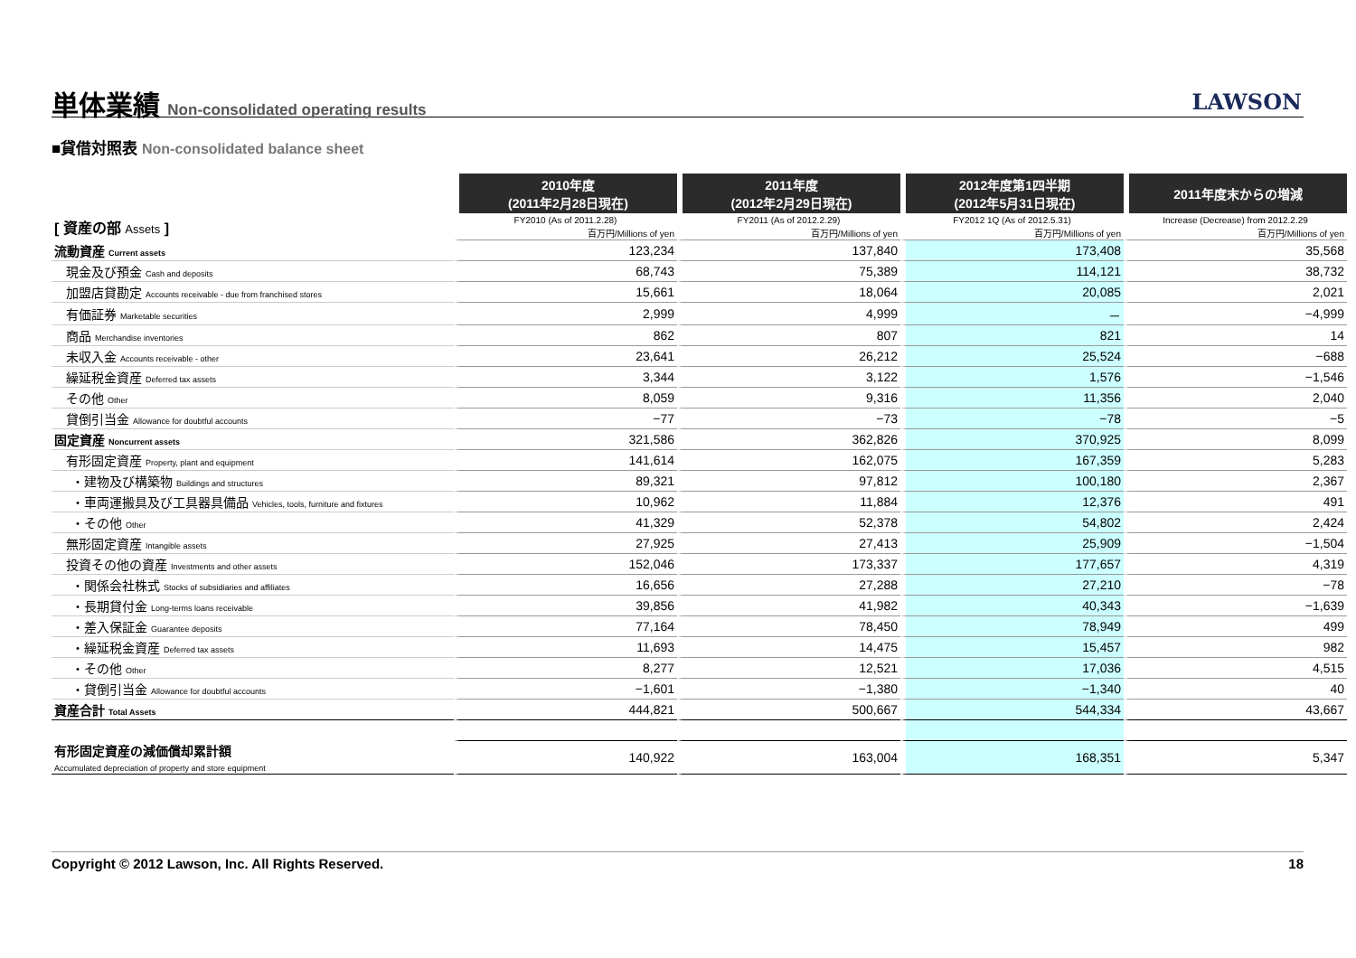単体業績 Non-consolidated operating results
LAWSON
■貸借対照表 Non-consolidated balance sheet
| | 2010年度 (2011年2月28日現在) | 2011年度 (2012年2月29日現在) | 2012年度第1四半期 (2012年5月31日現在) | 2011年度末からの増減 |
| --- | --- | --- | --- | --- |
| [ 資産の部 Assets ] | FY2010 (As of 2011.2.28) | FY2011 (As of 2012.2.29) | FY2012 1Q (As of 2012.5.31) | Increase (Decrease) from 2012.2.29 |
| | 百万円/Millions of yen | 百万円/Millions of yen | 百万円/Millions of yen | 百万円/Millions of yen |
| 流動資産 Current assets | 123,234 | 137,840 | 173,408 | 35,568 |
| 現金及び預金 Cash and deposits | 68,743 | 75,389 | 114,121 | 38,732 |
| 加盟店貸勘定 Accounts receivable - due from franchised stores | 15,661 | 18,064 | 20,085 | 2,021 |
| 有価証券 Marketable securities | 2,999 | 4,999 | － | −4,999 |
| 商品 Merchandise inventories | 862 | 807 | 821 | 14 |
| 未収入金 Accounts receivable - other | 23,641 | 26,212 | 25,524 | −688 |
| 繰延税金資産 Deferred tax assets | 3,344 | 3,122 | 1,576 | −1,546 |
| その他 Other | 8,059 | 9,316 | 11,356 | 2,040 |
| 貸倒引当金 Allowance for doubtful accounts | −77 | −73 | −78 | −5 |
| 固定資産 Noncurrent assets | 321,586 | 362,826 | 370,925 | 8,099 |
| 有形固定資産 Property, plant and equipment | 141,614 | 162,075 | 167,359 | 5,283 |
| ・建物及び構築物 Buildings and structures | 89,321 | 97,812 | 100,180 | 2,367 |
| ・車両運搬具及び工具器具備品 Vehicles, tools, furniture and fixtures | 10,962 | 11,884 | 12,376 | 491 |
| ・その他 Other | 41,329 | 52,378 | 54,802 | 2,424 |
| 無形固定資産 Intangible assets | 27,925 | 27,413 | 25,909 | −1,504 |
| 投資その他の資産 Investments and other assets | 152,046 | 173,337 | 177,657 | 4,319 |
| ・関係会社株式 Stocks of subsidiaries and affiliates | 16,656 | 27,288 | 27,210 | −78 |
| ・長期貸付金 Long-terms loans receivable | 39,856 | 41,982 | 40,343 | −1,639 |
| ・差入保証金 Guarantee deposits | 77,164 | 78,450 | 78,949 | 499 |
| ・繰延税金資産 Deferred tax assets | 11,693 | 14,475 | 15,457 | 982 |
| ・その他 Other | 8,277 | 12,521 | 17,036 | 4,515 |
| ・貸倒引当金 Allowance for doubtful accounts | −1,601 | −1,380 | −1,340 | 40 |
| 資産合計 Total Assets | 444,821 | 500,667 | 544,334 | 43,667 |
| 有形固定資産の減価償却累計額 Accumulated depreciation of property and store equipment | 140,922 | 163,004 | 168,351 | 5,347 |
Copyright © 2012 Lawson, Inc. All Rights Reserved. 18